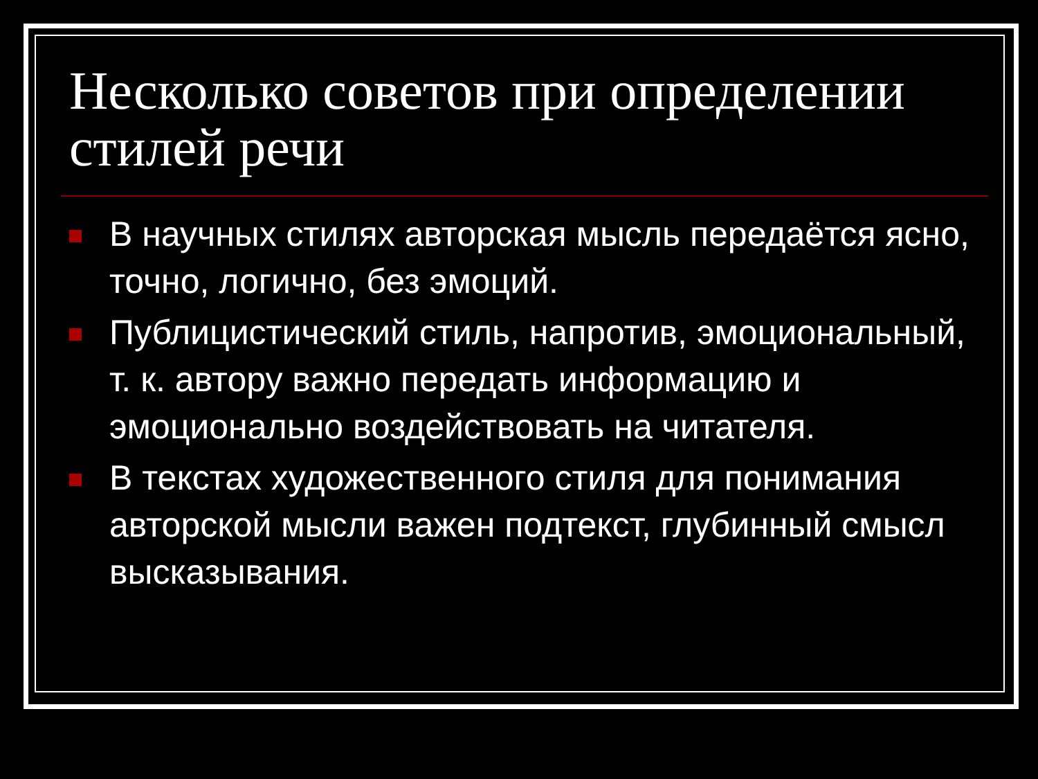Несколько советов при определении стилей речи
В научных стилях авторская мысль передаётся ясно, точно, логично, без эмоций.
Публицистический стиль, напротив, эмоциональный, т. к. автору важно передать информацию и эмоционально воздействовать на читателя.
В текстах художественного стиля для понимания авторской мысли важен подтекст, глубинный смысл высказывания.